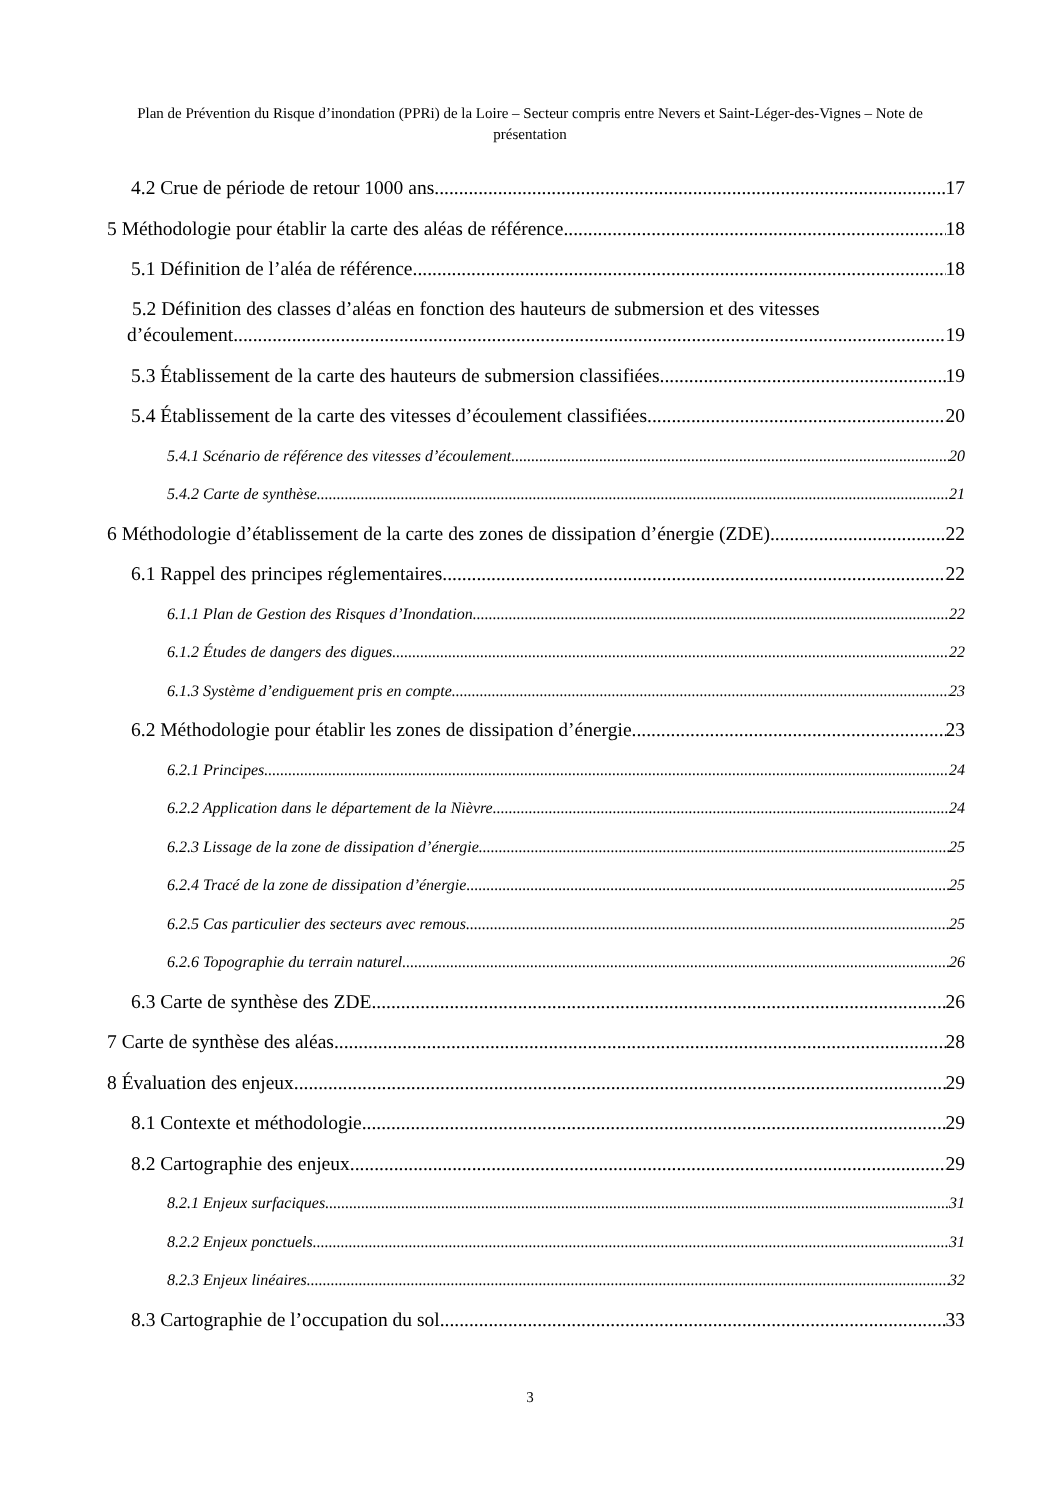Plan de Prévention du Risque d’inondation (PPRi) de la Loire – Secteur compris entre Nevers et Saint-Léger-des-Vignes – Note de présentation
4.2 Crue de période de retour 1000 ans 17
5 Méthodologie pour établir la carte des aléas de référence 18
5.1 Définition de l’aléa de référence 18
5.2 Définition des classes d’aléas en fonction des hauteurs de submersion et des vitesses
d’écoulement 19
5.3 Établissement de la carte des hauteurs de submersion classifiées 19
5.4 Établissement de la carte des vitesses d’écoulement classifiées 20
5.4.1 Scénario de référence des vitesses d’écoulement 20
5.4.2 Carte de synthèse 21
6 Méthodologie d’établissement de la carte des zones de dissipation d’énergie (ZDE) 22
6.1 Rappel des principes réglementaires 22
6.1.1 Plan de Gestion des Risques d’Inondation 22
6.1.2 Études de dangers des digues 22
6.1.3 Système d’endiguement pris en compte 23
6.2 Méthodologie pour établir les zones de dissipation d’énergie 23
6.2.1 Principes 24
6.2.2 Application dans le département de la Nièvre 24
6.2.3 Lissage de la zone de dissipation d’énergie 25
6.2.4 Tracé de la zone de dissipation d’énergie 25
6.2.5 Cas particulier des secteurs avec remous 25
6.2.6 Topographie du terrain naturel 26
6.3 Carte de synthèse des ZDE 26
7 Carte de synthèse des aléas 28
8 Évaluation des enjeux 29
8.1 Contexte et méthodologie 29
8.2 Cartographie des enjeux 29
8.2.1 Enjeux surfaciques 31
8.2.2 Enjeux ponctuels 31
8.2.3 Enjeux linéaires 32
8.3 Cartographie de l’occupation du sol 33
3